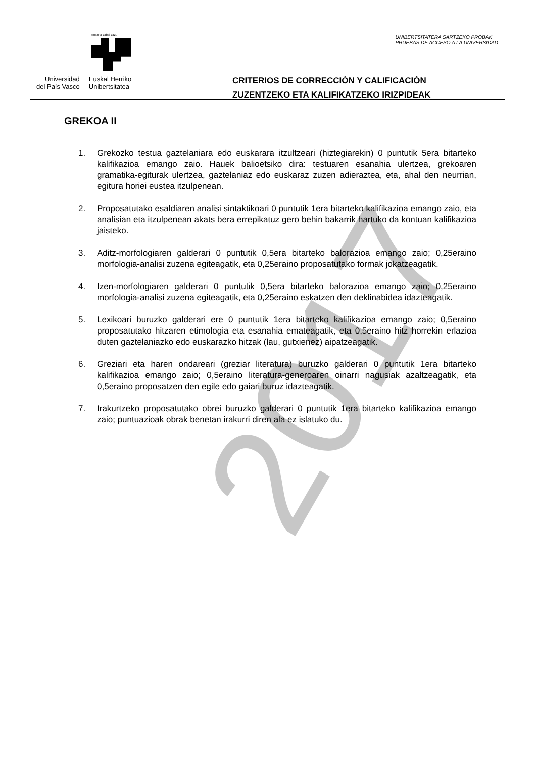eman ta zabal zazu
Universidad
del País Vasco
Euskal Herriko
Unibertsitatea
UNIBERTSITATERA SARTZEKO PROBAK
PRUEBAS DE ACCESO A LA UNIVERSIDAD
CRITERIOS DE CORRECCIÓN Y CALIFICACIÓN
ZUZENTZEKO ETA KALIFIKATZEKO IRIZPIDEAK
GREKOA II
1. Grekozko testua gaztelaniara edo euskarara itzultzeari (hiztegiarekin) 0 puntutik 5era bitarteko kalifikazioa emango zaio. Hauek balioetsiko dira: testuaren esanahia ulertzea, grekoaren gramatika-egiturak ulertzea, gaztelaniaz edo euskaraz zuzen adieraztea, eta, ahal den neurrian, egitura horiei eustea itzulpenean.
2. Proposatutako esaldiaren analisi sintaktikoari 0 puntutik 1era bitarteko kalifikazioa emango zaio, eta analisian eta itzulpenean akats bera errepikatuz gero behin bakarrik hartuko da kontuan kalifikazioa jaisteko.
3. Aditz-morfologiaren galderari 0 puntutik 0,5era bitarteko balorazioa emango zaio; 0,25eraino morfologia-analisi zuzena egiteagatik, eta 0,25eraino proposatutako formak jokatzeagatik.
4. Izen-morfologiaren galderari 0 puntutik 0,5era bitarteko balorazioa emango zaio; 0,25eraino morfologia-analisi zuzena egiteagatik, eta 0,25eraino eskatzen den deklinabidea idazteagatik.
5. Lexikoari buruzko galderari ere 0 puntutik 1era bitarteko kalifikazioa emango zaio; 0,5eraino proposatutako hitzaren etimologia eta esanahia emateagatik, eta 0,5eraino hitz horrekin erlazioa duten gaztelaniazko edo euskarazko hitzak (lau, gutxienez) aipatzeagatik.
6. Greziari eta haren ondareari (greziar literatura) buruzko galderari 0 puntutik 1era bitarteko kalifikazioa emango zaio; 0,5eraino literatura-generoaren oinarri nagusiak azaltzeagatik, eta 0,5eraino proposatzen den egile edo gaiari buruz idazteagatik.
7. Irakurtzeko proposatutako obrei buruzko galderari 0 puntutik 1era bitarteko kalifikazioa emango zaio; puntuazioak obrak benetan irakurri diren ala ez islatuko du.
2017